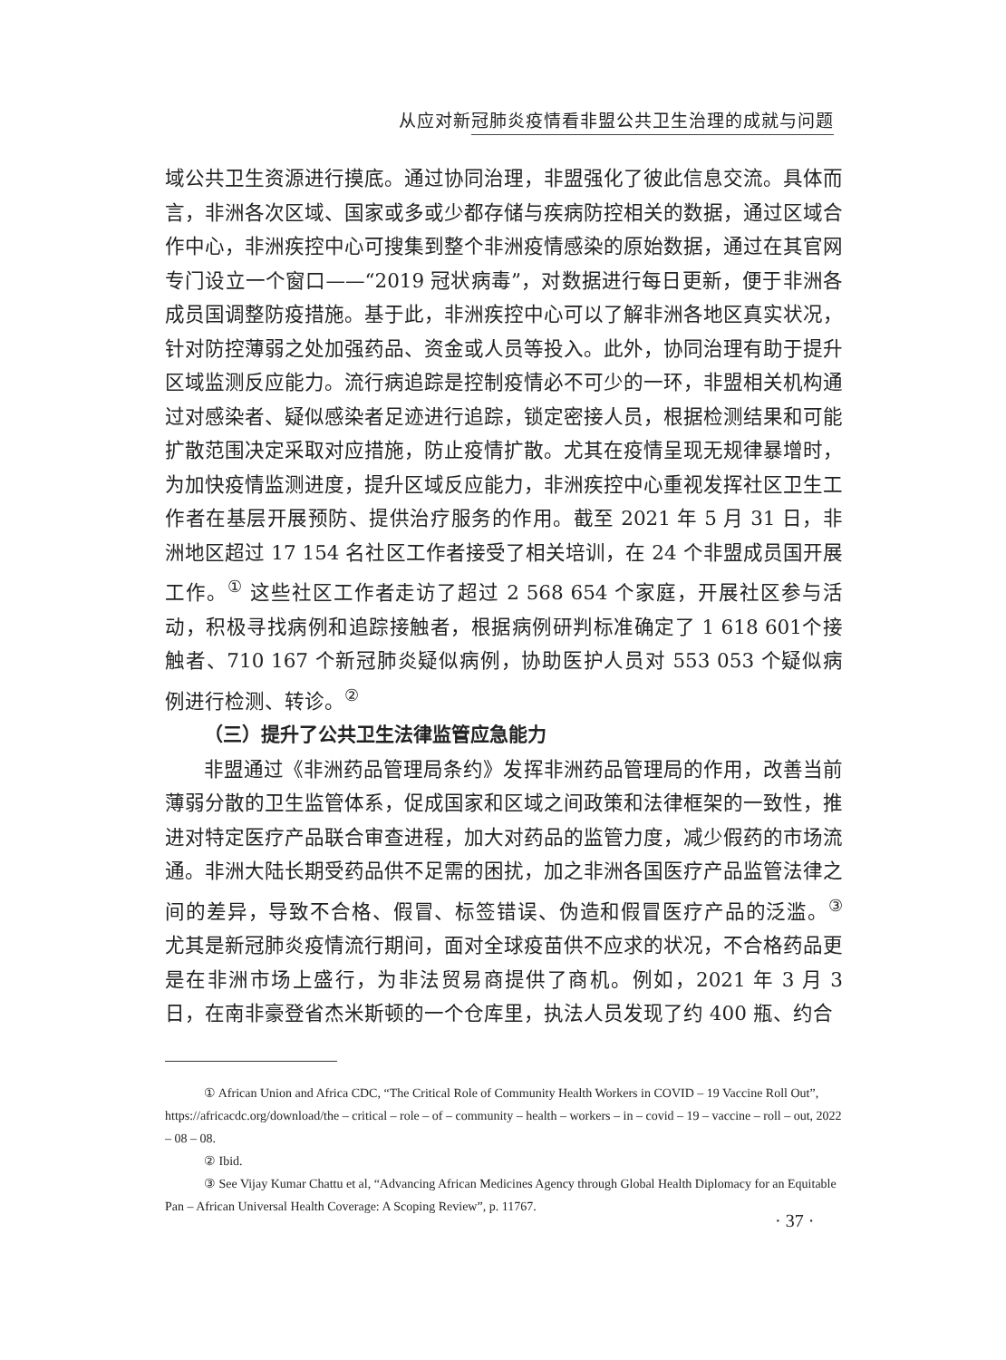从应对新冠肺炎疫情看非盟公共卫生治理的成就与问题
域公共卫生资源进行摸底。通过协同治理，非盟强化了彼此信息交流。具体而言，非洲各次区域、国家或多或少都存储与疾病防控相关的数据，通过区域合作中心，非洲疾控中心可搜集到整个非洲疫情感染的原始数据，通过在其官网专门设立一个窗口——“2019 冠状病毒”，对数据进行每日更新，便于非洲各成员国调整防疫措施。基于此，非洲疾控中心可以了解非洲各地区真实状况，针对防控薄弱之处加强药品、资金或人员等投入。此外，协同治理有助于提升区域监测反应能力。流行病追踪是控制疫情必不可少的一环，非盟相关机构通过对感染者、疑似感染者足迹进行追踪，锁定密接人员，根据检测结果和可能扩散范围决定采取对应措施，防止疫情扩散。尤其在疫情呈现无规律暴增时，为加快疫情监测进度，提升区域反应能力，非洲疾控中心重视发挥社区卫生工作者在基层开展预防、提供治疗服务的作用。截至 2021 年 5 月 31 日，非洲地区超过 17 154 名社区工作者接受了相关培训，在 24 个非盟成员国开展工作。<sup>①</sup> 这些社区工作者走访了超过 2 568 654 个家庭，开展社区参与活动，积极寻找病例和追踪接触者，根据病例研判标准确定了 1 618 601个接触者、710 167 个新冠肺炎疑似病例，协助医护人员对 553 053 个疑似病例进行检测、转诊。<sup>②</sup>
（三）提升了公共卫生法律监管应急能力
非盟通过《非洲药品管理局条约》发挥非洲药品管理局的作用，改善当前薄弱分散的卫生监管体系，促成国家和区域之间政策和法律框架的一致性，推进对特定医疗产品联合审查进程，加大对药品的监管力度，减少假药的市场流通。非洲大陆长期受药品供不足需的困扰，加之非洲各国医疗产品监管法律之间的差异，导致不合格、假冒、标签错误、伪造和假冒医疗产品的泛滥。<sup>③</sup> 尤其是新冠肺炎疫情流行期间，面对全球疫苗供不应求的状况，不合格药品更是在非洲市场上盛行，为非法贸易商提供了商机。例如，2021 年 3 月 3 日，在南非豪登省杰米斯顿的一个仓库里，执法人员发现了约 400 瓶、约合
① African Union and Africa CDC, “The Critical Role of Community Health Workers in COVID – 19 Vaccine Roll Out”, https://africacdc.org/download/the – critical – role – of – community – health – workers – in – covid – 19 – vaccine – roll – out, 2022 – 08 – 08.
② Ibid.
③ See Vijay Kumar Chattu et al, “Advancing African Medicines Agency through Global Health Diplomacy for an Equitable Pan – African Universal Health Coverage: A Scoping Review”, p. 11767.
· 37 ·